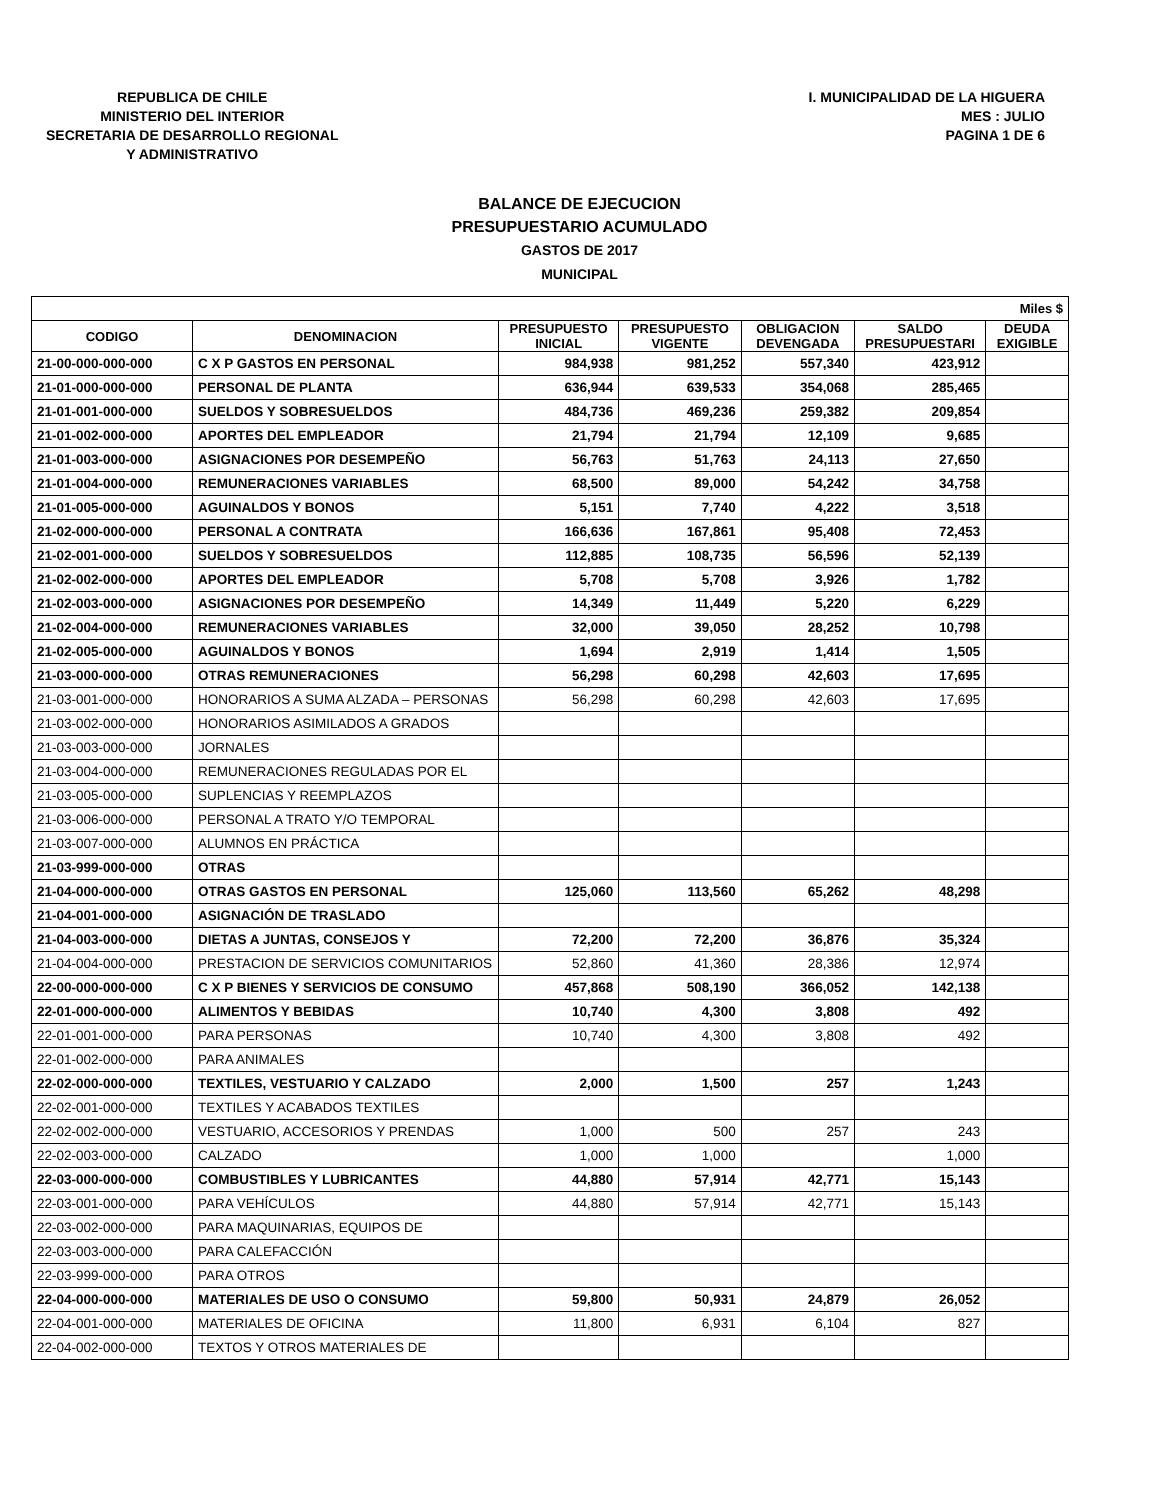REPUBLICA DE CHILE
MINISTERIO DEL INTERIOR
SECRETARIA DE DESARROLLO REGIONAL
Y ADMINISTRATIVO
I. MUNICIPALIDAD DE LA HIGUERA
MES : JULIO
PAGINA 1 DE 6
BALANCE DE EJECUCION
PRESUPUESTARIO ACUMULADO
GASTOS DE 2017
MUNICIPAL
| Miles $ | | | | | | |
| --- | --- | --- | --- | --- | --- | --- |
| CODIGO | DENOMINACION | PRESUPUESTO INICIAL | PRESUPUESTO VIGENTE | OBLIGACION DEVENGADA | SALDO PRESUPUESTARI | DEUDA EXIGIBLE |
| 21-00-000-000-000 | C X P GASTOS EN PERSONAL | 984,938 | 981,252 | 557,340 | 423,912 | |
| 21-01-000-000-000 | PERSONAL DE PLANTA | 636,944 | 639,533 | 354,068 | 285,465 | |
| 21-01-001-000-000 | SUELDOS Y SOBRESUELDOS | 484,736 | 469,236 | 259,382 | 209,854 | |
| 21-01-002-000-000 | APORTES DEL EMPLEADOR | 21,794 | 21,794 | 12,109 | 9,685 | |
| 21-01-003-000-000 | ASIGNACIONES POR DESEMPEÑO | 56,763 | 51,763 | 24,113 | 27,650 | |
| 21-01-004-000-000 | REMUNERACIONES VARIABLES | 68,500 | 89,000 | 54,242 | 34,758 | |
| 21-01-005-000-000 | AGUINALDOS Y BONOS | 5,151 | 7,740 | 4,222 | 3,518 | |
| 21-02-000-000-000 | PERSONAL A CONTRATA | 166,636 | 167,861 | 95,408 | 72,453 | |
| 21-02-001-000-000 | SUELDOS Y SOBRESUELDOS | 112,885 | 108,735 | 56,596 | 52,139 | |
| 21-02-002-000-000 | APORTES DEL EMPLEADOR | 5,708 | 5,708 | 3,926 | 1,782 | |
| 21-02-003-000-000 | ASIGNACIONES POR DESEMPEÑO | 14,349 | 11,449 | 5,220 | 6,229 | |
| 21-02-004-000-000 | REMUNERACIONES VARIABLES | 32,000 | 39,050 | 28,252 | 10,798 | |
| 21-02-005-000-000 | AGUINALDOS Y BONOS | 1,694 | 2,919 | 1,414 | 1,505 | |
| 21-03-000-000-000 | OTRAS REMUNERACIONES | 56,298 | 60,298 | 42,603 | 17,695 | |
| 21-03-001-000-000 | HONORARIOS A SUMA ALZADA – PERSONAS | 56,298 | 60,298 | 42,603 | 17,695 | |
| 21-03-002-000-000 | HONORARIOS ASIMILADOS A GRADOS | | | | | |
| 21-03-003-000-000 | JORNALES | | | | | |
| 21-03-004-000-000 | REMUNERACIONES REGULADAS POR EL | | | | | |
| 21-03-005-000-000 | SUPLENCIAS Y REEMPLAZOS | | | | | |
| 21-03-006-000-000 | PERSONAL A TRATO Y/O TEMPORAL | | | | | |
| 21-03-007-000-000 | ALUMNOS EN PRÁCTICA | | | | | |
| 21-03-999-000-000 | OTRAS | | | | | |
| 21-04-000-000-000 | OTRAS GASTOS EN PERSONAL | 125,060 | 113,560 | 65,262 | 48,298 | |
| 21-04-001-000-000 | ASIGNACIÓN DE TRASLADO | | | | | |
| 21-04-003-000-000 | DIETAS A JUNTAS, CONSEJOS Y | 72,200 | 72,200 | 36,876 | 35,324 | |
| 21-04-004-000-000 | PRESTACION DE SERVICIOS COMUNITARIOS | 52,860 | 41,360 | 28,386 | 12,974 | |
| 22-00-000-000-000 | C X P BIENES Y SERVICIOS DE CONSUMO | 457,868 | 508,190 | 366,052 | 142,138 | |
| 22-01-000-000-000 | ALIMENTOS Y BEBIDAS | 10,740 | 4,300 | 3,808 | 492 | |
| 22-01-001-000-000 | PARA PERSONAS | 10,740 | 4,300 | 3,808 | 492 | |
| 22-01-002-000-000 | PARA ANIMALES | | | | | |
| 22-02-000-000-000 | TEXTILES, VESTUARIO Y CALZADO | 2,000 | 1,500 | 257 | 1,243 | |
| 22-02-001-000-000 | TEXTILES Y ACABADOS TEXTILES | | | | | |
| 22-02-002-000-000 | VESTUARIO, ACCESORIOS Y PRENDAS | 1,000 | 500 | 257 | 243 | |
| 22-02-003-000-000 | CALZADO | 1,000 | 1,000 | | 1,000 | |
| 22-03-000-000-000 | COMBUSTIBLES Y LUBRICANTES | 44,880 | 57,914 | 42,771 | 15,143 | |
| 22-03-001-000-000 | PARA VEHÍCULOS | 44,880 | 57,914 | 42,771 | 15,143 | |
| 22-03-002-000-000 | PARA MAQUINARIAS, EQUIPOS DE | | | | | |
| 22-03-003-000-000 | PARA CALEFACCIÓN | | | | | |
| 22-03-999-000-000 | PARA OTROS | | | | | |
| 22-04-000-000-000 | MATERIALES DE USO O CONSUMO | 59,800 | 50,931 | 24,879 | 26,052 | |
| 22-04-001-000-000 | MATERIALES DE OFICINA | 11,800 | 6,931 | 6,104 | 827 | |
| 22-04-002-000-000 | TEXTOS Y OTROS MATERIALES DE | | | | | |